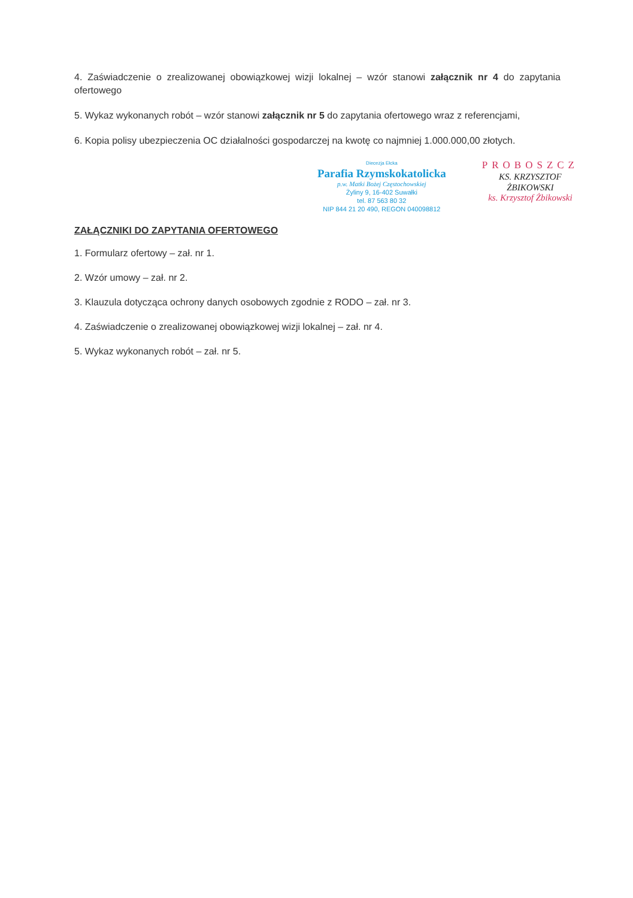4. Zaświadczenie o zrealizowanej obowiązkowej wizji lokalnej – wzór stanowi załącznik nr 4 do zapytania ofertowego
5. Wykaz wykonanych robót – wzór stanowi załącznik nr 5 do zapytania ofertowego wraz z referencjami,
6. Kopia polisy ubezpieczenia OC działalności gospodarczej na kwotę co najmniej 1.000.000,00 złotych.
Diecezja Ełcka
Parafia Rzymskokatolicka
p.w. Matki Bożej Częstochowskiej
Żyliny 9, 16-402 Suwałki
tel. 87 563 80 32
NIP 844 21 20 490, REGON 040098812
PROBOSZCZ
KS. KRZYSZTOF
ŻBIKOWSKI
ks. Krzysztof Żbikowski
ZAŁĄCZNIKI DO ZAPYTANIA OFERTOWEGO
1. Formularz ofertowy – zał. nr 1.
2. Wzór umowy – zał. nr 2.
3. Klauzula dotycząca ochrony danych osobowych zgodnie z RODO – zał. nr 3.
4. Zaświadczenie o zrealizowanej obowiązkowej wizji lokalnej – zał. nr 4.
5. Wykaz wykonanych robót – zał. nr 5.